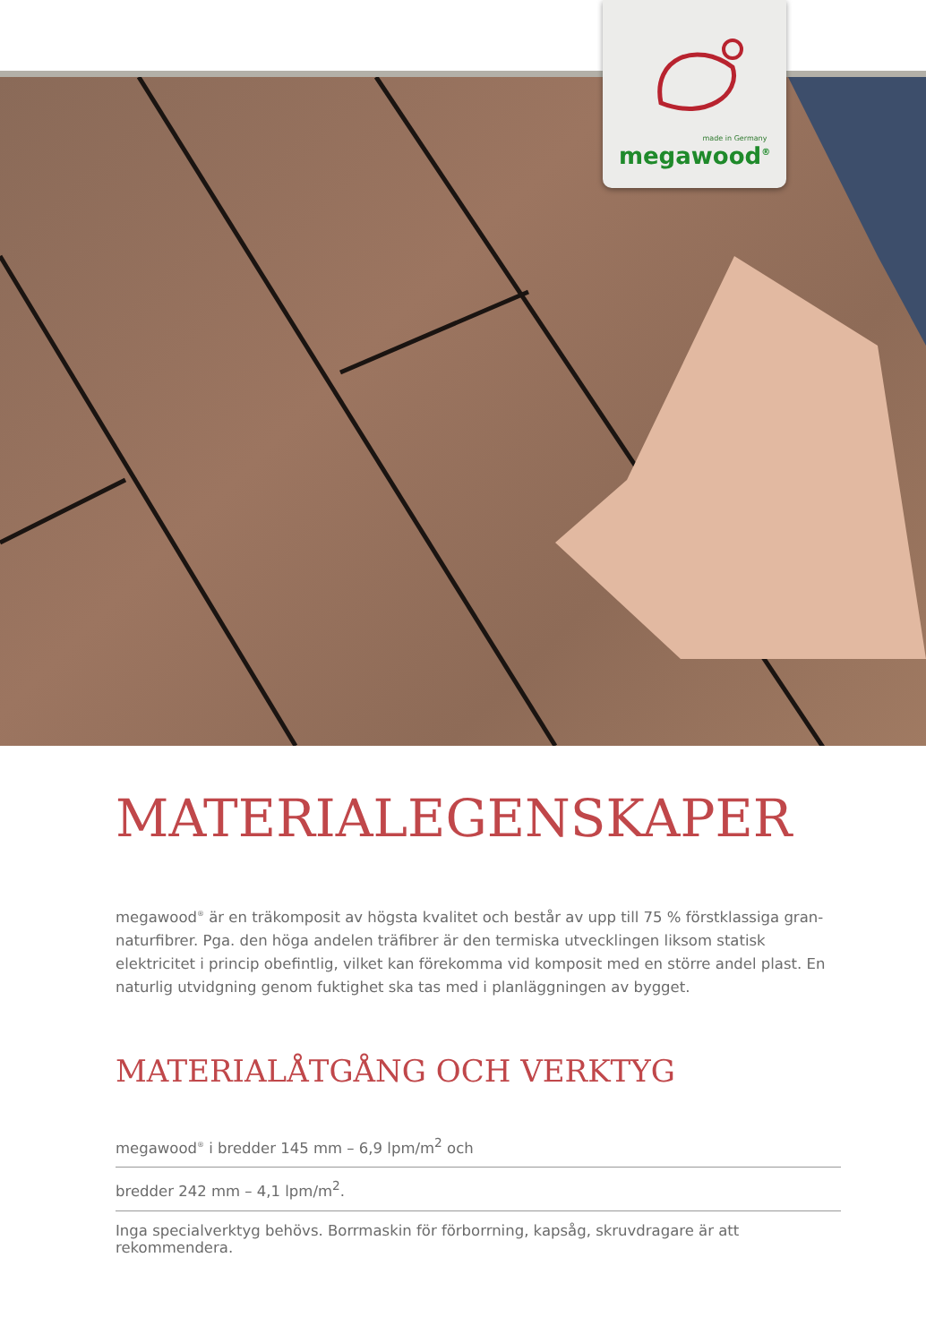made in Germany
megawood<sup>®</sup>
MATERIALEGENSKAPER
megawood<sup>®</sup> är en träkomposit av högsta kvalitet och består av upp till 75 % förstklassiga gran-naturfibrer. Pga. den höga andelen träfibrer är den termiska utvecklingen liksom statisk elektricitet i princip obefintlig, vilket kan förekomma vid komposit med en större andel plast. En naturlig utvidgning genom fuktighet ska tas med i planläggningen av bygget.
MATERIALÅTGÅNG OCH VERKTYG
megawood<sup>®</sup> i bredder 145 mm – 6,9 lpm/m<sup>2</sup> och
bredder 242 mm – 4,1 lpm/m<sup>2</sup>.
Inga specialverktyg behövs. Borrmaskin för förborrning, kapsåg, skruvdragare är att rekommendera.